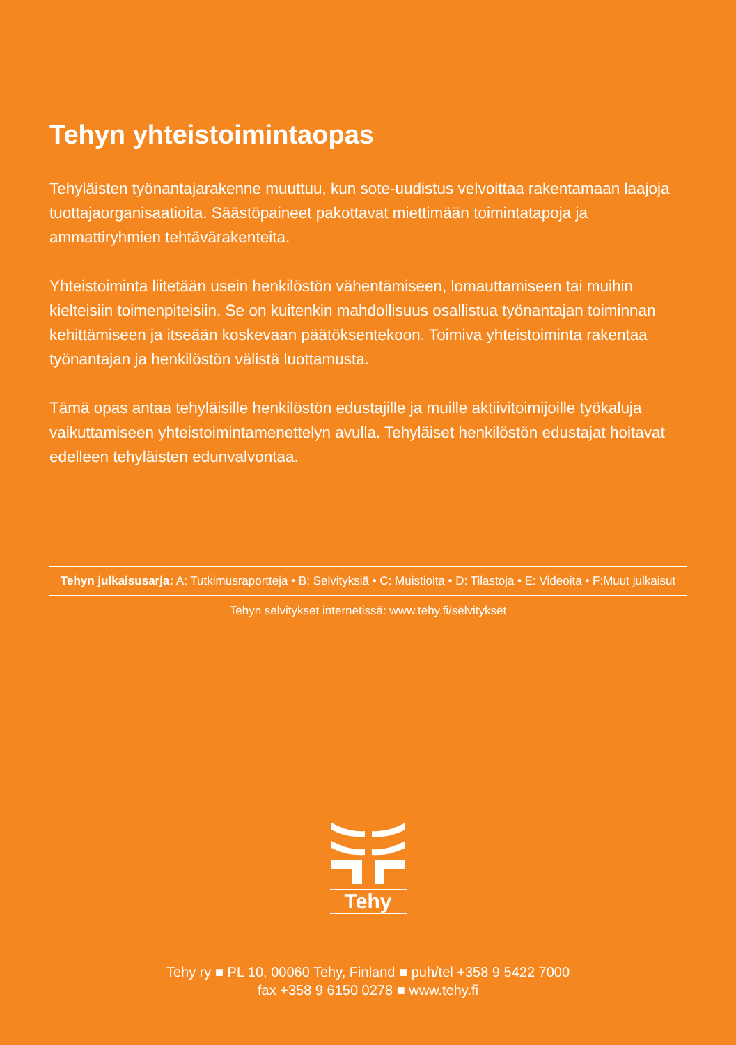Tehyn yhteistoimintaopas
Tehyläisten työnantajarakenne muuttuu, kun sote-uudistus velvoittaa rakentamaan laajoja tuottajaorganisaatioita. Säästöpaineet pakottavat miettimään toimintatapoja ja ammattiryhmien tehtävärakenteita.
Yhteistoiminta liitetään usein henkilöstön vähentämiseen, lomauttamiseen tai muihin kielteisiin toimenpiteisiin. Se on kuitenkin mahdollisuus osallistua työnantajan toiminnan kehittämiseen ja itseään koskevaan päätöksentekoon. Toimiva yhteistoiminta rakentaa työnantajan ja henkilöstön välistä luottamusta.
Tämä opas antaa tehyläisille henkilöstön edustajille ja muille aktiivitoimijoille työkaluja vaikuttamiseen yhteistoimintamenettelyn avulla. Tehyläiset henkilöstön edustajat hoitavat edelleen tehyläisten edunvalvontaa.
Tehyn julkaisusarja: A: Tutkimusraportteja • B: Selvityksiä • C: Muistioita • D: Tilastoja • E: Videoita • F:Muut julkaisut
Tehyn selvitykset internetissä: www.tehy.fi/selvitykset
Tehy
Tehy ry ■ PL 10, 00060 Tehy, Finland ■ puh/tel +358 9 5422 7000
fax +358 9 6150 0278 ■ www.tehy.fi